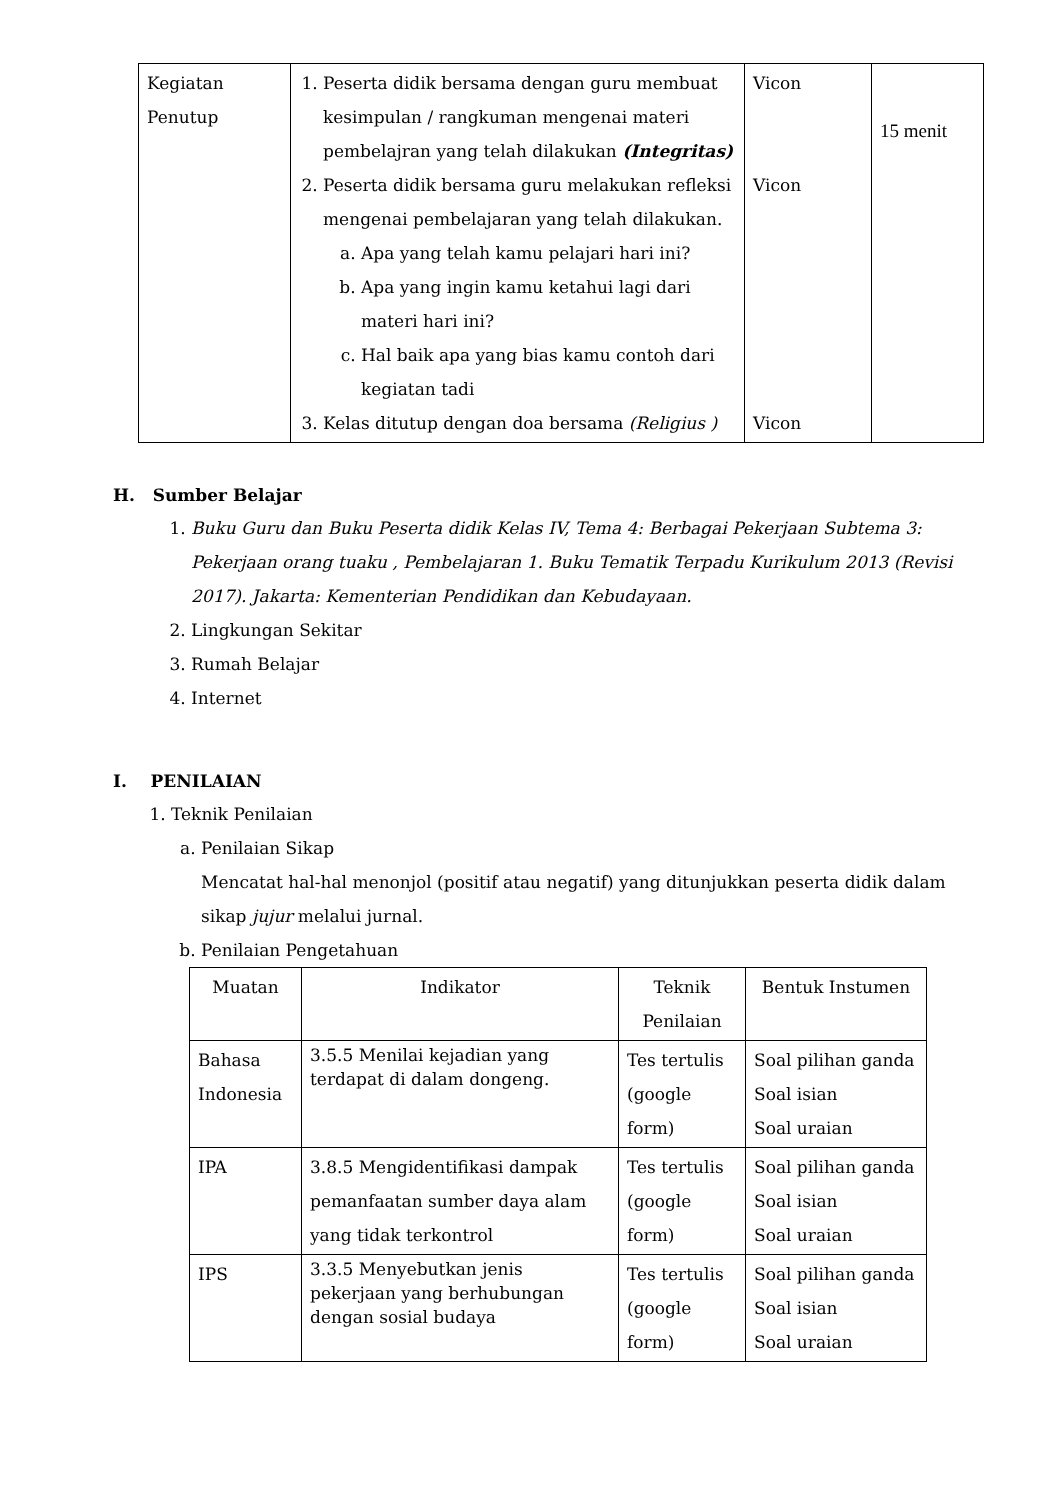| Kegiatan Penutup | 1. Peserta didik bersama dengan guru membuat kesimpulan / rangkuman mengenai materi pembelajran yang telah dilakukan (Integritas) 2. Peserta didik bersama guru melakukan refleksi mengenai pembelajaran yang telah dilakukan. a. Apa yang telah kamu pelajari hari ini? b. Apa yang ingin kamu ketahui lagi dari materi hari ini? c. Hal baik apa yang bias kamu contoh dari kegiatan tadi 3. Kelas ditutup dengan doa bersama (Religius ) | Vicon Vicon Vicon | 15 menit |
H. Sumber Belajar
1. Buku Guru dan Buku Peserta didik Kelas IV, Tema 4: Berbagai Pekerjaan Subtema 3: Pekerjaan orang tuaku , Pembelajaran 1. Buku Tematik Terpadu Kurikulum 2013 (Revisi 2017). Jakarta: Kementerian Pendidikan dan Kebudayaan.
2. Lingkungan Sekitar
3. Rumah Belajar
4. Internet
I. PENILAIAN
1. Teknik Penilaian
a. Penilaian Sikap
Mencatat hal-hal menonjol (positif atau negatif) yang ditunjukkan peserta didik dalam sikap jujur melalui jurnal.
b. Penilaian Pengetahuan
| Muatan | Indikator | Teknik Penilaian | Bentuk Instumen |
| --- | --- | --- | --- |
| Bahasa Indonesia | 3.5.5 Menilai kejadian yang terdapat di dalam dongeng. | Tes tertulis (google form) | Soal pilihan ganda Soal isian Soal uraian |
| IPA | 3.8.5 Mengidentifikasi dampak pemanfaatan sumber daya alam yang tidak terkontrol | Tes tertulis (google form) | Soal pilihan ganda Soal isian Soal uraian |
| IPS | 3.3.5 Menyebutkan jenis pekerjaan yang berhubungan dengan sosial budaya | Tes tertulis (google form) | Soal pilihan ganda Soal isian Soal uraian |